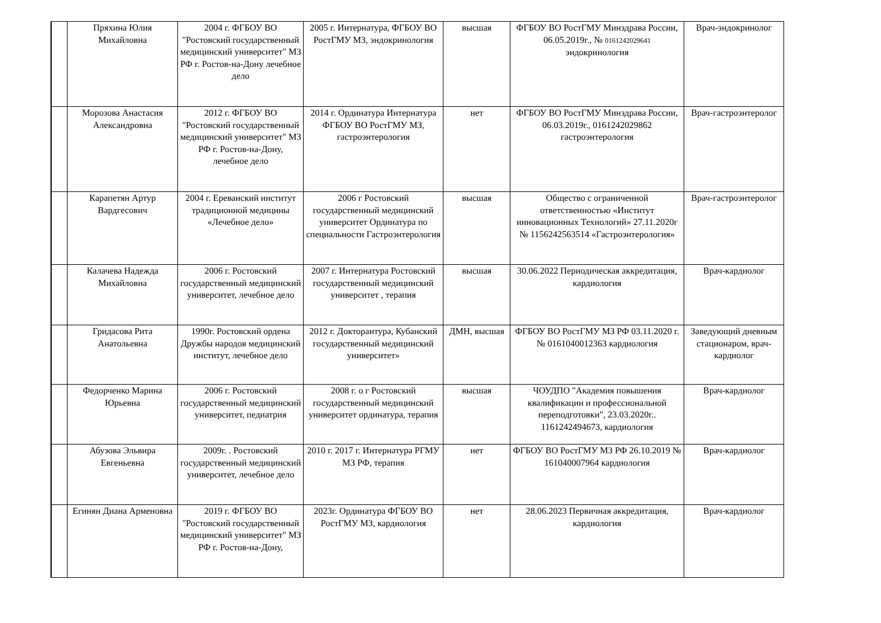| | Пряхина Юлия Михайловна | 2004 г. ФГБОУ ВО "Ростовский государственный медицинский университет" МЗ РФ г. Ростов-на-Дону лечебное дело | 2005 г. Интернатура, ФГБОУ ВО РостГМУ МЗ, эндокринология | высшая | ФГБОУ ВО РостГМУ Минздрава России, 06.05.2019г., № 0161242029641 эндокринология | Врач-эндокринолог |
| | Морозова Анастасия Александровна | 2012 г. ФГБОУ ВО "Ростовский государственный медицинский университет" МЗ РФ г. Ростов-на-Дону, лечебное дело | 2014 г. Ординатура Интернатура ФГБОУ ВО РостГМУ МЗ, гастроэнтерология | нет | ФГБОУ ВО РостГМУ Минздрава России, 06.03.2019г., 0161242029862 гастроэнтерология | Врач-гастроэнтеролог |
| | Карапетян Артур Вардгесович | 2004 г. Ереванский институт традиционной медицины «Лечебное дело» | 2006 г Ростовский государственный медицинский университет Ординатура по специальности Гастроэнтерология | высшая | Общество с ограниченной ответственностью «Институт инновационных Технологий» 27.11.2020г № 1156242563514 «Гастроэнтерология» | Врач-гастроэнтеролог |
| | Калачева Надежда Михайловна | 2006 г. Ростовский государственный медицинский университет, лечебное дело | 2007 г. Интернатура Ростовский государственный медицинский университет , терапия | высшая | 30.06.2022 Периодическая аккредитация, кардиология | Врач-кардиолог |
| | Гридасова Рита Анатольевна | 1990г. Ростовский ордена Дружбы народов медицинский институт, лечебное дело | 2012 г. Докторантура, Кубанский государственный медицинский университет» | ДМН, высшая | ФГБОУ ВО РостГМУ МЗ РФ 03.11.2020 г. № 0161040012363 кардиология | Заведующий дневным стационаром, врач-кардиолог |
| | Федорченко Марина Юрьевна | 2006 г. Ростовский государственный медицинский университет, педиатрия | 2008 г. о г Ростовский государственный медицинский университет ординатура, терапия | высшая | ЧОУДПО "Академия повышения квалификации и профессиональной переподготовки", 23.03.2020г.. 1161242494673, кардиология | Врач-кардиолог |
| | Абузова Эльвира Евгеньевна | 2009г. . Ростовский государственный медицинский университет, лечебное дело | 2010 г. 2017 г. Интернатура РГМУ МЗ РФ, терапия | нет | ФГБОУ ВО РостГМУ МЗ РФ 26.10.2019 № 161040007964 кардиология | Врач-кардиолог |
| | Егинян Диана Арменовна | 2019 г. ФГБОУ ВО "Ростовский государственный медицинский университет" МЗ РФ г. Ростов-на-Дону, | 2023г. Ординатура ФГБОУ ВО РостГМУ МЗ, кардиология | нет | 28.06.2023 Первичная аккредитация, кардиология | Врач-кардиолог |